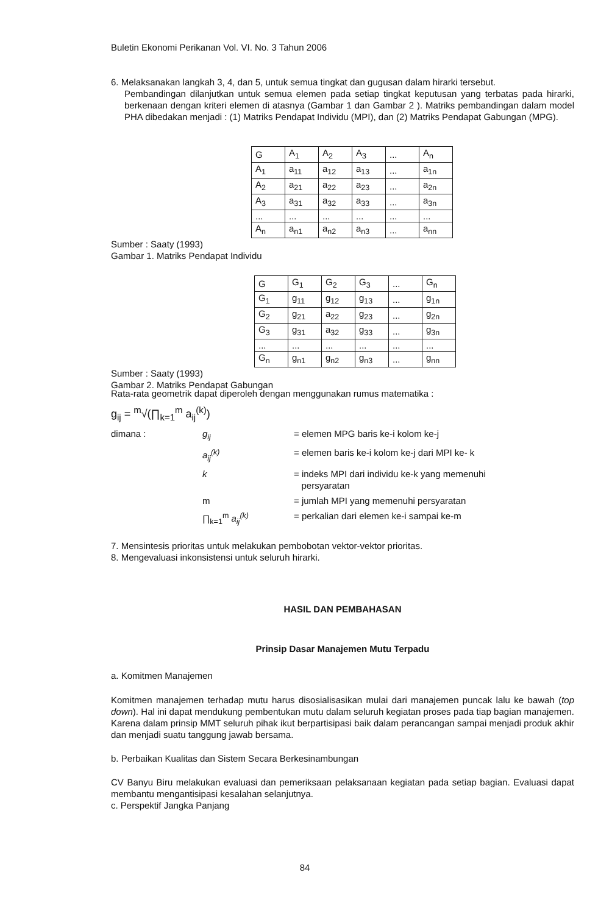Buletin Ekonomi Perikanan Vol. VI. No. 3 Tahun 2006
6. Melaksanakan langkah 3, 4, dan 5, untuk semua tingkat dan gugusan dalam hirarki tersebut.
Pembandingan dilanjutkan untuk semua elemen pada setiap tingkat keputusan yang terbatas pada hirarki, berkenaan dengan kriteri elemen di atasnya (Gambar 1 dan Gambar 2 ). Matriks pembandingan dalam model PHA dibedakan menjadi : (1) Matriks Pendapat Individu (MPI), dan (2) Matriks Pendapat Gabungan (MPG).
| G | A<sub>1</sub> | A<sub>2</sub> | A<sub>3</sub> | ... | A<sub>n</sub> |
| A<sub>1</sub> | a<sub>11</sub> | a<sub>12</sub> | a<sub>13</sub> | ... | a<sub>1n</sub> |
| A<sub>2</sub> | a<sub>21</sub> | a<sub>22</sub> | a<sub>23</sub> | ... | a<sub>2n</sub> |
| A<sub>3</sub> | a<sub>31</sub> | a<sub>32</sub> | a<sub>33</sub> | ... | a<sub>3n</sub> |
| ... | ... | ... | ... | ... | ... |
| A<sub>n</sub> | a<sub>n1</sub> | a<sub>n2</sub> | a<sub>n3</sub> | ... | a<sub>nn</sub> |
Sumber : Saaty (1993)
Gambar 1. Matriks Pendapat Individu
| G | G<sub>1</sub> | G<sub>2</sub> | G<sub>3</sub> | ... | G<sub>n</sub> |
| G<sub>1</sub> | g<sub>11</sub> | g<sub>12</sub> | g<sub>13</sub> | ... | g<sub>1n</sub> |
| G<sub>2</sub> | g<sub>21</sub> | a<sub>22</sub> | g<sub>23</sub> | ... | g<sub>2n</sub> |
| G<sub>3</sub> | g<sub>31</sub> | a<sub>32</sub> | g<sub>33</sub> | ... | g<sub>3n</sub> |
| ... | ... | ... | ... | ... | ... |
| G<sub>n</sub> | g<sub>n1</sub> | g<sub>n2</sub> | g<sub>n3</sub> | ... | g<sub>nn</sub> |
Sumber : Saaty (1993)
Gambar 2. Matriks Pendapat Gabungan
Rata-rata geometrik dapat diperoleh dengan menggunakan rumus matematika :
g<sub>ij</sub> = <sup>m</sup>√(∏<sub>k=1</sub><sup>m</sup> a<sub>ij</sub><sup>(k)</sup>)
dimana : g<sub>ij</sub> = elemen MPG baris ke-i kolom ke-j a<sub>ij</sub><sup>(k)</sup> = elemen baris ke-i kolom ke-j dari MPI ke- k k = indeks MPI dari individu ke-k yang memenuhi
persyaratan m = jumlah MPI yang memenuhi persyaratan ∏<sub>k=1</sub><sup>m</sup> a<sub>ij</sub><sup>(k)</sup> = perkalian dari elemen ke-i sampai ke-m
7. Mensintesis prioritas untuk melakukan pembobotan vektor-vektor prioritas.
8. Mengevaluasi inkonsistensi untuk seluruh hirarki.
HASIL DAN PEMBAHASAN
Prinsip Dasar Manajemen Mutu Terpadu
a. Komitmen Manajemen
Komitmen manajemen terhadap mutu harus disosialisasikan mulai dari manajemen puncak lalu ke bawah (top down). Hal ini dapat mendukung pembentukan mutu dalam seluruh kegiatan proses pada tiap bagian manajemen. Karena dalam prinsip MMT seluruh pihak ikut berpartisipasi baik dalam perancangan sampai menjadi produk akhir dan menjadi suatu tanggung jawab bersama.
b. Perbaikan Kualitas dan Sistem Secara Berkesinambungan
CV Banyu Biru melakukan evaluasi dan pemeriksaan pelaksanaan kegiatan pada setiap bagian. Evaluasi dapat membantu mengantisipasi kesalahan selanjutnya.
c. Perspektif Jangka Panjang
84